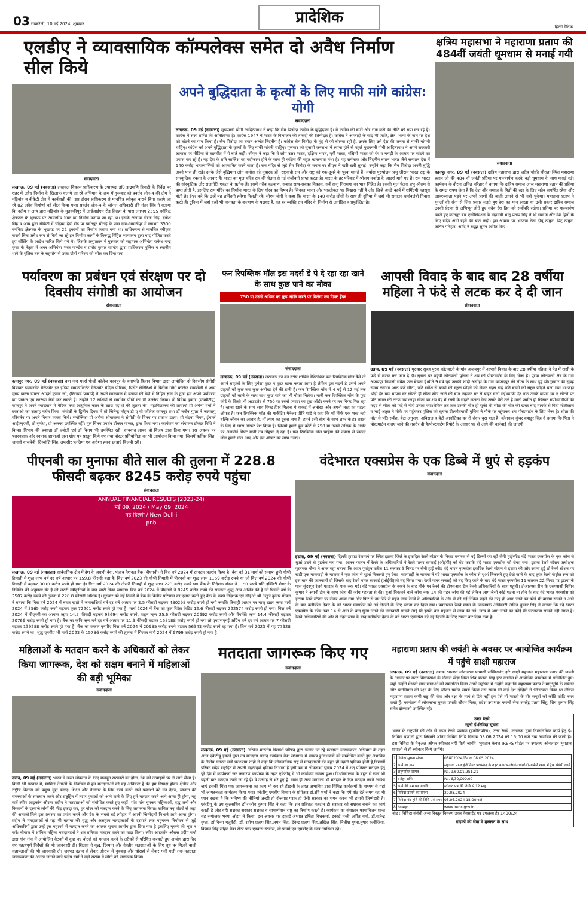03 रायबरेली, 10 मई 2024, शुक्रवार प्रादेशिक हिन्दी दैनिक
एलडीए ने व्यावसायिक कॉम्पलेक्स समेत दो अवैध निर्माण सील किये
संवाददाता
लखनऊ, 09 मई (नवसत्ता) लखनऊ विकास प्राधिकरण के उपाध्यक्ष डॉ0 इन्द्रमणि त्रिपाठी के निर्देश पर शहर में अवैध निर्माण के खिलाफ चलाये जा रहे अभियान के क्रम में गुरूवार को प्रवर्तन जोन-4 की टीम ने मड़ियांव व बीकेटी क्षेत्र में कार्यवाही की। इस दौरान प्राधिकरण से मानचित्र स्वीकृत कराये बिना कराये जा रहे 02 अवैध निर्माणों को सील किया गया। प्रवर्तन जोन-4 के जोनल अधिकारी रवि नंदन सिंह ने बताया कि नदीम व अन्य द्वारा मड़ियांव के मुतक्कीपुर में आईआईएम रोड तिराहा के पास लगभग 2555 वर्गफिट क्षेत्रफल के भूखण्ड पर आवासीय भवन का निर्माण कराया जा रहा था। इसके अलावा नीरज सिंह, बृजेश सिंह व अन्य द्वारा बीकेटी में चंद्रिका देवी रोड पर पर्वतपुर चौराहे के पास ग्राम-भवानीपुर में लगभग 3500 वर्गफिट क्षेत्रफल के भूखण्ड पर 22 दुकानों का निर्माण कराया गया था। प्राधिकरण से मानचित्र स्वीकृत कराये बिना अवैध रूप से किये जा रहे इन निर्माण कार्यों के विरूद्ध विहित न्यायालय द्वारा वाद योजित करते हुए सीलिंग के आदेश पारित किये गये थे। जिसके अनुपालन में गुरूवार को सहायक अभियंता राकेश चन्द्र गुप्ता के नेतृत्व में अवर अभियंता भरत पाण्डेय व प्रमोद कुमार पाण्डेय द्वारा प्राधिकरण पुलिस व स्थानीय थाने के पुलिस बल के सहयोग से उक्त दोनों परिसर को सील कर दिया गया।
अपने बुद्धिदाता के कृत्यों के लिए माफी मांगे कांग्रेस: योगी
संवाददाता
लखनऊ, 09 मई (नवसत्ता) मुख्यमंत्री योगी आदित्यनाथ ने कहा कि सैम पित्रोदा कांग्रेस के बुद्धिदाता हैं। वे कांग्रेस की बांटो और राज करो की नीति को बयां कर रहे हैं। कांग्रेस में सत्ता प्राप्ति की अतिलिप्सा है। कांग्रेस 1947 में भारत के विभाजन की त्रासदी की जिम्मेदार है। कांग्रेस ने आजादी के बाद भी जाति, क्षेत्र, भाषा के नाम पर देश को बांटने का पाप किया है। सैम पित्रोदा का बयान अत्यंत निंदनीय है। कांग्रेस सैम पित्रोदा के मुंह से जो बोलवा रही है, उसके लिए उसे देश की जनता से माफी मांगनी चाहिए। कांग्रेस को अपने बुद्धिदाता के कृत्यों के लिए माफी मांगनी चाहिए। गुरूवार को चुनावी जनसभा में रवाना होने से पहले मुख्यमंत्री योगी आदित्यनाथ ने अपने सरकारी आवास पर मीडिया से बातचीत में ये बातें कहीं। सीएम ने कहा कि वे लोग उत्तर भारत, दक्षिण भारत, पूर्वी भारत, पश्चिमी भारत को रंग व चमड़ी के आधार पर बांटने का प्रयास कर रहे हैं। यह देश के प्रति साजिश का पर्दाफाश होने के साथ ही कांग्रेस की बहुत खतरनाक मंशा है। यह शर्मनाक और निंदनीय बयान भारत जैसे सनातन देश में 140 करोड़ भारतवासियों को अपमानित करने वाला है। राम मंदिर से जुड़े सैम पित्रोदा के बयान पर सीएम ने खरी-खरी सुनाई। उन्होंने कहा कि सैम पित्रोदा अपनी बुद्धि अपने पास ही रखें। उनके जैसे बुद्धिमान लोग कांग्रेस को मुबारक हों। राष्ट्रवादी राम और राष्ट्र को एक-दूसरे के पूरक मानते हैं। मर्यादा पुरुषोत्तम प्रभु श्रीराम भारत राष्ट्र के सांस्कृतिक एकता के आधार हैं। भारत का मूल चरित्र राम की चेतना से नई संजीवनी प्राप्त करता है। भारत के हर परिवार में श्रीराम मर्यादा के आदर्श माने गए हैं। राम भारत की सांस्कृतिक और राजनीति एकता के प्रतीक हैं। इसमें गरीब कल्याण, सबका साथ-सबका विकास, सर्वे सन्तु निरामया का भाव निहित है। इसकी मूल चेतना प्रभु श्रीराम से प्राप्त होती है, इसलिए राम मंदिर का निर्माण भारत के लिए गौरव का विषय है। जिनका भारत और भारतीयता पर विश्वास नहीं है और जिन्हें अच्छे कार्य में शर्मिंदगी महसूस होती है। ईश्वर करे कि उन्हें यह शर्मिंदगी हमेशा मिलती रहे। सीएम योगी ने कहा कि भारत के 140 करोड़ लोगों के साथ ही दुनिया में जहां भी सनातन धर्मावलंबी निवास करते हैं। दुनिया में जहां कहीं भी मानवता के कल्याण के पक्षधर हैं, वह हर व्यक्ति राम मंदिर के निर्माण से आनंदित व प्रफुल्लित है।
क्षत्रिय महासभा ने महाराणा प्रताप की 484वीं जयंती धूमधाम से मनाई गयी
संवाददाता
कानपुर नगर, 09 मई (नवसत्ता) क्षत्रिय महासभा द्वारा जरीब चौकी चौराहा स्थित महाराणा प्रताप जी की 484 वीं जयंती प्रतिमा पर माल्यार्पण करके बड़ी धूमधाम के साथ मनाई गई। कार्यक्रम के दौरान अमित परिहार ने बताया कि क्षत्रिय समाज आज महाराणा प्रताप की प्रतिमा के समक्ष शपथ लेता है कि देश और समाज के हितों की रक्षा के लिए सदैव समर्पित रहेगा और आवश्यकता पड़ने पर अपने प्राणों की बाजी लगाने से भी नही चुकेगा। महाराणा प्रताप ने मुग़लों की सेना से जिस प्रकार लड़ते हुए देश का मान रक्खा था उसी प्रकार क्षत्रिय समाज उनकी प्रेरणा से अभिभूत होते हुए सदैव देश हित को सर्वोपरि रखेगा। प्रतिमा पर माल्यार्पण करते हुए कानपुर बार एसोसिएशन के महामंत्री भानु प्रताप सिंह ने भी समाज और देश हितों के लिए सदैव आगे रहने की बात कही। इस अवसर पर भाजपा नेता दीपू ठाकुर, पिंटू ठाकुर, अमित परिहार, आदि ने श्रद्धा सुमन अर्पित किए।
पर्यावरण का प्रबंधन एवं संरक्षण पर दो दिवसीय संगोष्ठी का आयोजन
संवाददाता
कानपुर नगर, 09 मई (नवसत्ता) दया नन्द गर्ल्स पीजी कॉलेज कानपुर के वनस्पति विज्ञान विभाग द्वारा आयोजित दो दिवसीय संगोष्ठी विषयक इंवायरमेंट मैनेजमेंट इन इंडिया सबकॉन्टिनेंट मैनेजमेंट वैदिक पीरियड, प्रिसेंट सेनिरिओ में फिरोज गाँधी कॉलेज रायबरेली से आए मुख्य वक्ता डॉक्टर आदर्श कुमार जी, (रिटायर्ड प्राचार्य) ने अपने व्याख्यान मे बताया की वेदो मे निहित ज्ञान के द्वारा हम अपने पर्यावरण का प्रबंधन एवं संरक्षण कैसे कर सकते है। उन्होंने 12 राशियों से संबंधित पौधों का भी उल्लेख किया। प्रो विवेक कुमार (एचबीटीयू) कानपुर ने अपने व्याख्यान मे वैदिक तथा आधुनिक काल के खाद्य पदार्थों की तुलना की। महाविद्यालय की प्राचार्या प्रो अर्चना वर्मा ने छात्राओ का उत्साह वर्धन किया। संगोष्ठी के द्वितीय दिवस मे प्रो जितेन्द्र मोहन डी ए वी कॉलेज कानपुर तथा डॉ नवीन गुप्ता ने जलवायु परिवर्तन पर अपने विचार व्यक्त किये। संयोजिका प्रो अर्चना श्रीवास्तव ने संगोष्ठी के विषय पर प्रकाश डाला। प्रो वंदना निगम, इंचार्ज आईक्यूएसी, प्रो सुगंधा, प्रो अलका उपस्थित रहीं। मूल विषय प्रवर्तन डॉक्टर पारुल, द्वारा किया गया। कार्यक्रम का संचालन डॉक्टर निधि ने किया। विभाग की प्रवक्ता डॉ ज्योती एवं डॉ वित्तम भी उपस्थित रहीं। धन्यवाद ज्ञापन प्रो विजय द्वारा दिया गया। इस अवसर पर परास्नातक और स्नातक छात्राओं द्वारा शोध पत्र प्रस्तुत किये गए तथा पोस्टर प्रतियोगिता का भी आयोजन किया गया, जिसमें वर्तीका सिंह, जानवी वाजपेयी, दिव्यांशि सिंह, तफसीर फातिमा एवं अरीशा हसन छात्राएं विजयी रहीं।
फन रिपब्लिक मॉल इस मदर्स डे पे दे रहा रहा खाने के साथ कुछ पाने का मौका
750 या उससे अधिक का फ़ूड ऑर्डर करने पर मिलेगा तय गिफ्ट हैंपर
संवाददाता
लखनऊ, 09 मई (नवसत्ता) लखनऊ का वन स्टॉप शॉपिंग डेस्टिनेशन फन रिपब्लिक मॉल वैसे तो अपने ग्राहकों के लिए हमेशा कुछ न कुछ खास करता आया है लेकिन इस मदर्स डे उसने अपने ग्राहकों को कुछ नया कुछ अनोखा देने की ठानी है। फन रिपब्लिक मॉल में 4 मई से 12 मई तक ग्राहकों को खाने के साथ साथ कुछ पाने का भी मौका मिलेगा। यानी फन रिपब्लिक मॉल के फ़ूड कोर्ट के किसी भी आउटलेट से 750 या उससे ज्यादा का फ़ूड ऑर्डर करने पर तय गिफ्ट मिल रहा है। खाना खाने के साथ साथ गिफ्ट हैंपर मिलना ये वाकई में अनोखा और अपनी तरह का पहला ऑफर है। फन रिपब्लिक मॉल की मार्केटिंग मैनेजर प्रीति पांडे ने कहा कि माँ सिर्फ एक शब्द नही बल्कि जीवन का आधार है, माँ त्याग का दूसरा नाम है। हमने इसी सोच के साथ शहर के हर शख्स के लिए ये खास ऑफर पेश किया है। जिसमे हमारे फ़ूड कोर्ट से 750 या उससे अधिक के ऑर्डर पर अशयोर्ड गिफ्ट यानी तय तोहफा दे रहा है। फन रिपब्लिक मॉल चाहेगा की ज्यादा से ज्यादा लोग हमारे मॉल आएं और इस ऑफर का लाभ उठाएं।
आपसी विवाद के बाद बाद 28 वर्षीया महिला ने फंदे से लटक कर दे दी जान
संवाददाता
उन्नाव, 09 मई (नवसत्ता) गुरुवार सुबह पुरवा कोतवाली के गांव अजयपुर में आपसी विवाद के बाद 28 वर्षीया महिला ने पेड़ में रस्सी के फंदे से लटक कर जान दे दी। सूचना पर पहुँची कोतवाली पुलिस ने शव को पोस्टमार्टम के लिए भेजा है। पुरवा कोतवाली क्षेत्र के गांव अजयपुर निवासी सर्वेश फल बेचता है।बीते 9 वर्ष पूर्व उसकी शादी असोहा के गांव वाजिदपुर की सीता के साथ हुई थी।गुरुवार की सुबह समय लगभग आठ बजे सीता, पति सर्वेश से बच्चों को स्कूल छोड़ने को लेकर बहस बाद पति बच्चों को स्कूल छोड़ने चला गया था।जहां थोड़ी देर बाद वापस घर लौटते ही सीता शौच जाने की बात कहकर घर से बाहर चली गई।काफी देर तक उसके वापस घर न लौटने पर पति जंगल की तरफ गया।जहां सीता का शव पेड़ में रस्सी के सहारे लटका देख उसके पैरों तले है मानों जमीन ही खिसक गयी।ग्रामीणों की मदद से सीता को फंदे से नीचे उतारा गया।लेकिन तब तक उसकी मौत हो चुकी थी।सीता की मौत की खबर बाद मायके से पिता मोतीलाल व भाई अतुल ने मौके पर पहुंचकर पुलिस को सूचना दी।कोतवाली पुलिस ने मौके पर पहुंचकर शव पोस्टमार्टम के लिए भेजा है। सीता की मौत से पति सर्वेश, बेटा अनुराग, अविराज व बेटी आर्वातिका का रो रोकर बुरा हाल है। कोतवाल कुंवर बहादुर सिंह ने बताया कि पिता ने पोस्टमार्टम कराए जाने की तहरीर दी है।पोस्टमार्टम रिपोर्ट के आधार पर ही आगे की कार्रवाई की जाएगी
पीएनबी का मुनाफा बीते साल की तुलना में 228.8 फीसदी बढ़कर 8245 करोड़ रुपये पहुंचा
संवाददाता
ANNUAL FINANCIAL RESULTS (2023-24)
मई 09, 2024 / May 09, 2024
नई दिल्ली / New Delhi
pnb
लखनऊ, 09 मई (नवसत्ता) सार्वजनिक क्षेत्र में देश के अग्रणी बैंक, पंजाब नैशनल बैंक (पीएनबी) ने वित्त वर्ष 2024 में शानदार प्रदर्शन किया है। बैंक को 31 मार्च को समाप्त हुयी चौथी तिमाही में शुद्ध लाभ वर्ष दर वर्ष आधार पर 159.8 फीसदी बढ़ा है। वित्त वर्ष 2023 की चौथी तिमाही में पीएनबी का शुद्ध लाभ 1159 करोड़ रुपये था जो वित्त वर्ष 2024 की चौथी तिमाही में बढ़कर 3010 करोड़ रुपये हो गया है। वित्त वर्ष 2024 की तीसरी तिमाही में शुद्ध लाभ 223 करोड़ रुपये था। बैंक के निदेशक मंडल ने 1.50 रुपये प्रति इक्विटी शेयर के डिविडेंड की अनुशंसा की है जो जरुरी स्वीकृतियों के बाद जारी किया जाएगा। वित्त वर्ष 2024 में पीएनबी ने 8245 करोड़ रुपये की सालाना शुद्ध आय अर्जित की है जो पिछले वर्ष के 2507 करोड़ रुपये की तुलना में 228.8 फीसदी अधिक है। गुरुवार को नई दिल्ली में बैंक के वित्तीय परिणाम का एलान करते हुए बैंक के प्रबंध निदेशक एवं सीईओ श्री अतुल कुमार गोयल ने बताया कि वित्त वर्ष 2024 में बचत खाते में जमाराशियां वर्ष दर वर्ष आधार पर 3.5 फीसदी बढ़कर 480298 करोड़ रुपये हो गयी जबकि तिमाही आधार पर चालू खाता जमा मार्च 2024 में 3565 करोड़ रुपये बढ़कर कुल 72201 करोड़ रुपये हो गया है। मार्च 2024 में बैंक का कुल रिटेल क्रेडिट 12.6 फीसदी बढ़कर 222574 करोड़ रुपये हो गया। वित्त वर्ष 2024 में पीएनबी का आवास ऋण 14.5 फीसदी बढ़कर 93694 करोड़ रुपये, वाहन ऋण 25.6 फीसदी बढ़कर 20692 करोड़ रुपये और वैयक्ति ऋण 14.4 फीसदी बढ़कर 20766 करोड़ रुपये हो गया है। बैंक का कृषि ऋण वर्ष दर वर्ष आधार पर 11.3 फीसदी बढ़कर 158188 करोड़ रुपये हो गया तो एमएसएमई अग्रिम वर्ष दर वर्ष आधार पर 7 फीसदी बढ़कर 139288 करोड़ रुपये हो गया है। बैंक का सकल एनपीए वित्त वर्ष 2024 में 20985 करोड़ रुपये घटकर 56343 करोड़ रुपये रह गया है। वित्त वर्ष 2023 में यह 77328 करोड़ रुपये था। शुद्ध एनपीए भी मार्च 2023 के 15786 करोड़ रुपये की तुलना में गिरकर मार्च 2024 में 6799 करोड़ रुपये हो गया है।
वंदेभारत एक्सप्रेस के एक डिब्बे में धुएं से हड़कंप
संवाददाता
इटावा, 09 मई (नवसत्ता) दिल्ली हावड़ा रेलमार्ग पर स्थित इटावा जिले के इकदिल रेलवे स्टेशन के निकट बनारस से नई दिल्ली जा रही सेमी हाईस्पीड वंदे भारत एक्सप्रेस के एक कोच से धुआं उठने से हड़कंप मच गया। आनन फानन में रेलवे के अधिकारियों ने रेलवे पावर सप्लाई (ओईची) को बंद कराके वंदे भारत एक्सप्रेस को रोका गया। इटावा रेलवे स्टेशन अधीक्षक पूरनमल मीणा ने आज यहां बताया कि आज पूर्वाहन करीब 11 बजकर 3 मिनट पर सेमी हाई स्पीड वंदे भारत एक्सप्रेस इकदिल रेलवे स्टेशन से इटावा की ओर रवाना हुई तो रेलवे स्टेशन पर खड़ी एक मालगाड़ी के चालक ने एक कोच से धुआं निकलते हुए देखा। मालगाड़ी के चालक ने वंदे भारत एक्सप्रेस के कोच से धुआं निकलते हुए देखे जाने के बाद तुरंत रेलवे कंट्रोल रूम को इस बात की जानकारी दी जिसके बाद रेलवे पावर सप्लाई (ओईची)को बंद किया गया। रेलवे पावर सप्लाई को बंद किए जाने के बाद वंदे भारत एक्सप्रेस 11 बजकर 22 मिनट पर इटावा के पास सुंदरपुर रेलवे फाटक के पास रुक गई। वंदे भारत एक्सप्रेस के रुकने के बाद मौके पर रेलवे की टीएसआर टीम रेलवे अधिकारियों के साथ पहुंची। टीआरएस टीम के एसएससी विपिन कुमार ने अपनी टीम के साथ कोच की जांच गहनता से की। धुआं निकलने वाले कोच नंबर 14 की गहन जांच की गई लेकिन आग जैसी कोई घटना ना होने के बाद वंदे भारत एक्सप्रेस को इटावा रेलवे स्टेशन पर लेकर आया गया और फिर से नए सिरे से गहन जांच रेलवे के अधिकारियों के ओर से की गई लेकिन पहले की तरह ही आग लगने का कोई भी वाक्या सामने न आने के बाद क्लीयरेंस देकर के वंदे भारत एक्सप्रेस को नई दिल्ली के लिए रवाना कर दिया गया। प्रयागराज रेलवे मंडल के जनसंपर्क अधिकारी अमित कुमार सिंह ने बताया कि वंदे भारत एक्सप्रेस के कोच नंबर 14 से आग के बाद धुआं लगने की जानकारी सामने आई थी इसके बाद गहनता से जांच की गई। जांच में आग लगने का कोई भी घटनाक्रम सामने नहीं आया है। रेलवे अधिकारियों की ओर से गहन जांच के बाद क्लीयरेंस देकर के वंदे भारत एक्सप्रेस को नई दिल्ली के लिए रवाना कर दिया गया है।
महिलाओं के मतदान करने के अधिकारों को लेकर किया जागरूक, देश को सक्षम बनाने में महिलाओं की बड़ी भूमिका
संवाददाता
उन्नाव, 09 मई (नवसत्ता) भारत में उन्नत लोकतंत्र के लिए मजबूत सरकारों का होना, देश को ऊंचाइयों पर ले जाने जैसा है। किसी भी सरकार में, शामिल नेताओं के निर्वाचन में हम मतदाताओं को यह अधिकार है की हम निष्पक्ष होकर क्षेत्रीय और राष्ट्रीय विकास को प्रमुख मुद्दा बनाएं। शिक्षा और रोजगार के लिए कार्य करने वाले प्रत्याशी को मत देकर, जानता की समस्याओं के समाधान करने और राष्ट्रहित में तत्पर युवाओं को आगे लाने के लिए हमें मतदान करने आगे आना ही होगा, यह बातें स्वीप आइकॉन औरास प्रदीप ने मतदाताओं को संबोधित करते हुए कहीं। गांव गांव घूमकर महिलाओं, वृद्ध जनों और किसानों के दरवाजे लोगों की भीड़ इकट्ठा कर, हर वोटर को मतदान करने के लिए जागरूक किया। शामिल नए वोटरों से कहा की आपको मिले इस अवसर का प्रयोग करने और देश के सबसे बड़े त्योहार में अपनी जिम्मेदारी निभाने आगे आना होगा। प्रदीप ने मतदाताओं से यह भी बताया की वृद्ध और असहाय मतदाताओं के दरवाजे तक पहुंचकर निर्वाचन से जुड़े अधिकारियों द्वारा उन्हें इस महापर्व में मतदान करने का अवसर चुनाव आयोग द्वारा दिया गया है इसलिए चूकने की भूल न करें। चौपाल में शामिल महिला मतदाताओं ने शत प्रतिशत मतदान करने का वादा किया। स्वीप आइकॉन औरास प्रदीप वर्मा द्वारा गांव गांव में आयोजित बैठकों में कुछ नए वोटरों को मतदान करने के तरीकों से परिचित करवाते हुए आयोग द्वारा दिए गए महत्वपूर्ण निर्देशों की भी जानकारी दी। शिक्षक ने वृद्ध, दिव्यांग और नेत्रहीन मतदाताओं के लिए बूथ पर मिलने वाली सहायताओं की भी जानकारी दी। जनपद उन्नाव से लेकर औरास में नुक्कड़ और चौराहों से लेकर गली गली तक मतदाता जागरूकता की अलख जगाने वाले प्रदीप वर्मा ने बड़ी संख्या में लोगों को जागरूक किया।
मतदाता जागरूक किए गए
संवाददाता
लखनऊ, 09 मई (नवसत्ता) अखिल भारतीय विद्यार्थी परिषद द्वारा चलाए जा रहे मतदाता जागरूकता अभियान के तहत आज एकेटीयू इकाई द्वारा नव मतदाता संवाद कार्यक्रम कैश सभागार में सम्पन्न हुआ।छात्रों को सम्बोधित करते हुए अभाविप के क्षेत्रीय संगठन मंत्री घनश्याम शाही ने कहा कि लोकतांत्रिक राष्ट्र में मतदाताओं की बहुत ही महती भूमिका होती है,विद्यार्थी परिषद सदैव राष्ट्रहित में अपनी महत्वपूर्ण भूमिका निभाता है इसी क्रम में लोकसभा चुनाव 2024 में शत् प्रतिशत मतदान हेतु पूरे देश में कार्यकर्ता जन जागरण कार्यक्रम के तहत एकेटीयू में भी कार्यक्रम सम्पन्न हुआ। विश्वविद्यालय के बहुत से छात्र भी पहली बार मतदान करने जा रहे हैं। वे उत्साह से भरे हुए हैं। साथ ही अन्य मतदाता भी मतदान के दिन मतदान करने अवश्य जाएं इसकी चिंता एक जागरूकता का काम भी कर रहे हैं।इसी के तहत अभाविप द्वारा विभिन्न कार्यक्रमों के माध्यम से यहां भी जागरूकता कार्यक्रम किया गया। एकेटीयू एमबीए विभाग के प्रोफेसर डॉ.रवि शर्मा ने कहा कि हमें वोट देते समय यह भी ध्यान रखना है कि भविष्य की नीतियां अच्छी हो रोजगार परक हो ऐसी सरकार का चयन करना भी हमारी जिम्मेदारी है।एकेटीयू के उप कुलसचिव डॉ.राजीव कुमार सिंह ने कहा कि शत प्रतिशत मतदान ही सरकार को सशक्त बनाने का कार्य करती है और वही सशक्त सरकार सशक्त व सामर्थ्यवान राष्ट्र का निर्माण करती है। कार्यक्रम का संचालन फार्माविजन प्रान्त सह संयोजक भव्या ओझा ने किया, इस अवसर पर इकाई अध्यक्ष हर्षिता विश्वकर्मा, इकाई मन्त्री अर्पित वर्मा, डॉ.गजेन्द्र गुप्ता, डॉ.विनय चतुर्वेदी, डॉ. रवीश प्रताप सिंह,अमन सिंह, देवेन्द्र प्रताप सिंह,अखिल सिंह, नितीश गुप्ता,तुषार कनौजिया, विशाल सिंह सहित कैश सेंटर फार एडवांस स्टडीज, बी फार्मा,एवं एमबीए के छात्र उपस्थित रहे।
महाराणा प्रताप की जयंती के अवसर पर आयोजित कार्यक्रम में पहुंचे साक्षी महाराज
लखनऊ, 09 मई (नवसत्ता) उन्नाव। भाजपा लोकसभा प्रत्याशी सच्चिदानंद हरि साक्षी महाराज महाराणा प्रताप की जयंती के अवसर पर सदर विधानसभा के धौकल खेड़ा स्थित शिव बालक सिंह इंटर कालेज में आयोजित कार्यक्रम में सम्मिलित हुए। जहाँ उन्होंने मेधावी छात्र छात्राओं को सम्मानित किया अपने उद्बोधन में उन्होंने कहा कि महाराणा प्रताप ने मातृभूमि के सम्मान और स्वाभिमान की रक्षा के लिए जीवन पर्यन्त संघर्ष किया उस समय भी कई देश द्रोहियों ने भीतरघात किया था लेकिन महाराणा प्रताप कभी राष्ट्र की सेवा और रक्षा के मार्ग से डिगे नहीं हम ऐसे माँ भारती के वीर सपूतों को कोटि कोटि नमन करते हैं। कार्यक्रम में लोकसभा चुनाव प्रभारी सौरभ मिश्रा, प्रदेश उपाध्यक्ष करणी सेना समरेंद्र प्रताप सिंह, शिव कुमार सिंह समेत क्षेत्रवासी उपस्थित रहे।
उत्तर रेलवे
खुली ई-निविदा सूचना
भारत के राष्ट्रपति की ओर से मंडल रेलवे प्रबंधक (इंजीनियरिंग), उत्तर रेलवे, लखनऊ द्वारा निम्नलिखित कार्य हेतु ई-निविदा प्रणाली द्वारा जिसकी अंतिम निविदा तिथि दिनांक 03.06.2024 को 15:00 बजे तक आमंत्रित की जाती है। इस निविदा के मैनुअल ऑफर स्वीकार नहीं किये जायेंगे। भुगतान केवल IREPS पोर्टल पर उपलब्ध ऑनलाइन भुगतान प्रणाली से ही स्वीकार किये जायेंगे।
| 1 | निविदा सूचना संख्या | 03802024 दिनांक 08.05.2024 |
| 2 | कार्य का नाम | सहायक मंडल इंजीनियर प्रतापगढ़ के तहत बनारस-जंघई-रायबरेली-अमेठी खण्ड में ट्रैक संबंधी कार्य |
| 3 | अनुमानित लागत | Rs. 9,60,01,951.21 |
| 4 | धरोहर राशि | Rs. 6,30,000.00 |
| 5 | कार्य की समापन अवधि | स्वीकृत पत्र की तिथि से 12 माह |
| 6 | निविदा डालने का प्रारंभ | 20.05.2024 |
| 7 | निविदा बंद होने की तिथि एवं समय | 03.06.2024 15:00 बजे |
| 8 | वेबसाइट | www.ireps.gov.in |
नोट : निविदा संबंधी अन्य विस्तृत विवरण उक्त वेबसाईट पर उपलब्ध है। 1400/24
ग्राहकों की सेवा में मुस्कान के साथ